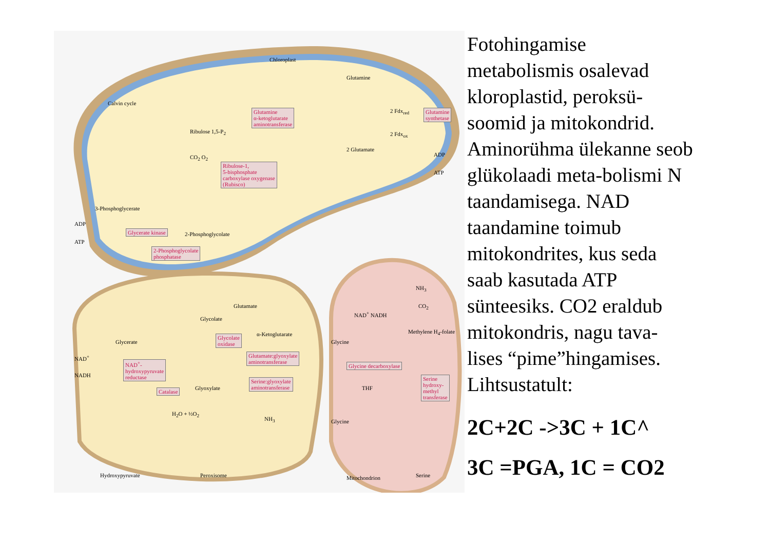Chloroplast
Calvin cycle
Ribulose 1,5-P<sub>2</sub>
Glutamine
2 Glutamate
2 Fdx<sub>red</sub>
2 Fdx<sub>ox</sub>
ADP
ATP
CO<sub>2</sub> O<sub>2</sub>
3-Phosphoglycerate
2-Phosphoglycolate
ADP
ATP
Glutamine
α-ketoglutarate
aminotransferase
Glutamine
synthetase
Ribulose-1,
5-bisphosphate
carboxylase oxygenase
(Rubisco)
Glycerate kinase
2-Phosphoglycolate
phosphatase
Glycerate
Glycolate
Glutamate
α-Ketoglutarate
Glyoxylate
H<sub>2</sub>O + ½O<sub>2</sub>
NH<sub>3</sub>
Hydroxypyruvate Peroxisome
NAD<sup>+</sup>
NADH
Glycolate
oxidase
NAD<sup>+</sup>-
hydroxypyruvate
reductase
Catalase
Glutamate:glyoxylate
aminotransferase
Serine:glyoxylate
aminotransferase
NH<sub>3</sub>
NAD<sup>+</sup> NADH
CO<sub>2</sub>
Methylene H<sub>4</sub>-folate
Glycine
THF
Glycine
Mitochondrion Serine
Glycine decarboxylase
Serine
hydroxy-
methyl
transferase
Fotohingamise metabolismis osalevad kloroplastid, peroksü-soomid ja mitokondrid. Aminorühma ülekanne seob glükolaadi meta-bolismi N taandamisega. NAD taandamine toimub mitokondrites, kus seda saab kasutada ATP sünteesiks. CO2 eraldub mitokondris, nagu tava-lises “pime”hingamises. Lihtsustatult:
2C+2C ->3C + 1C^
3C =PGA, 1C = CO2